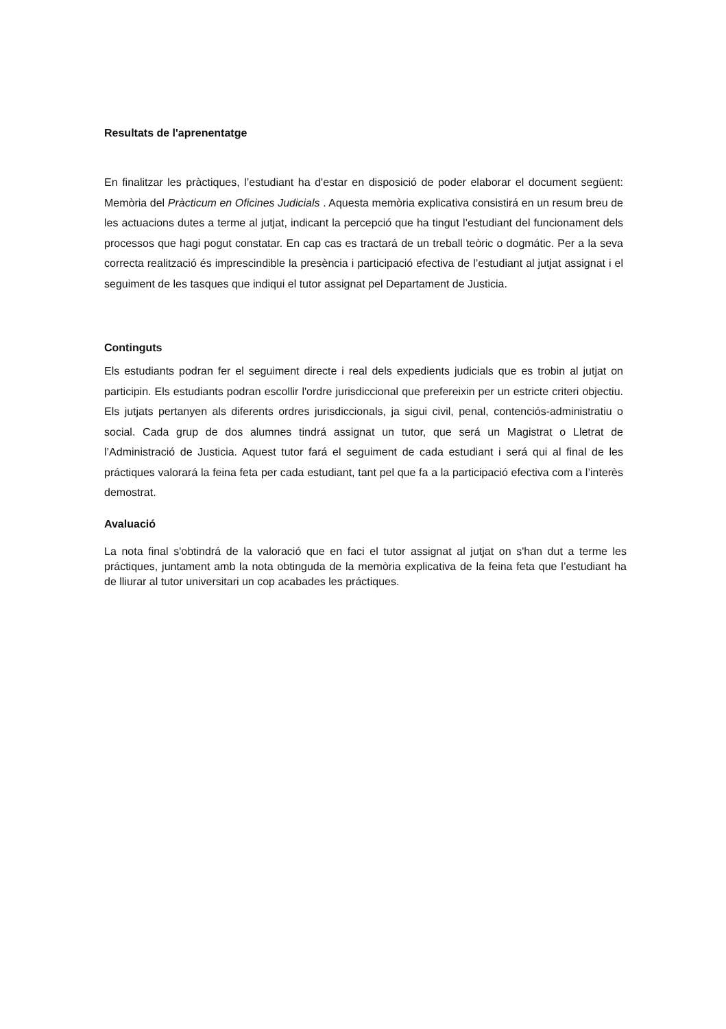Resultats de l'aprenentatge
En finalitzar les pràctiques, l’estudiant ha d'estar en disposició de poder elaborar el document següent: Memòria del Pràcticum en Oficines Judicials . Aquesta memòria explicativa consistirá en un resum breu de les actuacions dutes a terme al jutjat, indicant la percepció que ha tingut l’estudiant del funcionament dels processos que hagi pogut constatar. En cap cas es tractará de un treball teòric o dogmátic. Per a la seva correcta realització és imprescindible la presència i participació efectiva de l’estudiant al jutjat assignat i el seguiment de les tasques que indiqui el tutor assignat pel Departament de Justicia.
Continguts
Els estudiants podran fer el seguiment directe i real dels expedients judicials que es trobin al jutjat on participin. Els estudiants podran escollir l'ordre jurisdiccional que prefereixin per un estricte criteri objectiu. Els jutjats pertanyen als diferents ordres jurisdiccionals, ja sigui civil, penal, contenciós-administratiu o social. Cada grup de dos alumnes tindrá assignat un tutor, que será un Magistrat o Lletrat de l’Administració de Justicia. Aquest tutor fará el seguiment de cada estudiant i será qui al final de les práctiques valorará la feina feta per cada estudiant, tant pel que fa a la participació efectiva com a l’interès demostrat.
Avaluació
La nota final s'obtindrá de la valoració que en faci el tutor assignat al jutjat on s'han dut a terme les práctiques, juntament amb la nota obtinguda de la memòria explicativa de la feina feta que l’estudiant ha de lliurar al tutor universitari un cop acabades les práctiques.